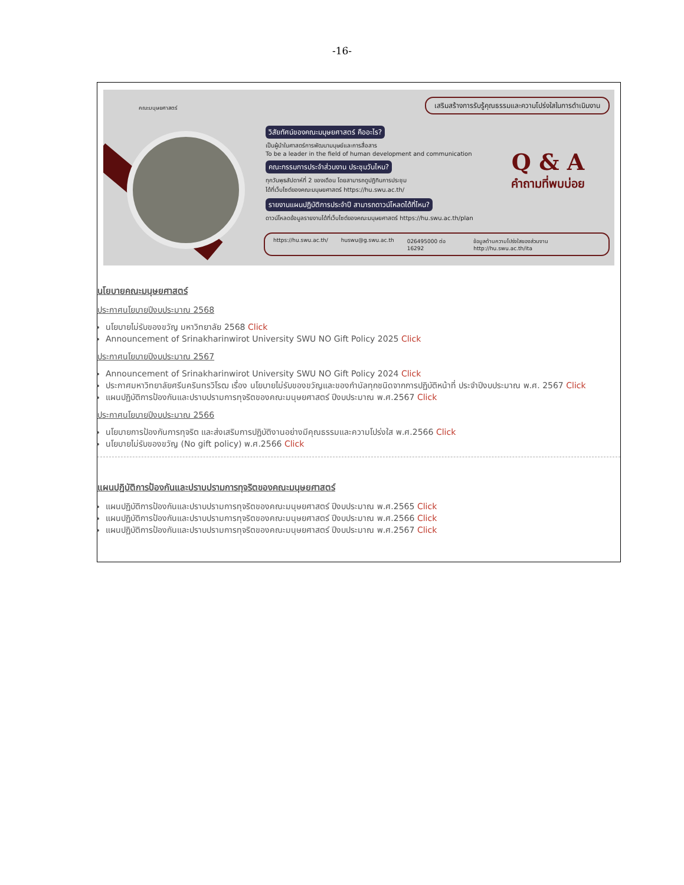-16-
คณะมนุษยศาสตร์
เสริมสร้างการรับรู้คุณธรรมและความโปร่งใสในการดำเนินงาน
วิสัยทัศน์ของคณะมนุษยศาสตร์ คืออะไร?
เป็นผู้นำในศาสตร์การพัฒนามนุษย์และการสื่อสาร
To be a leader in the field of human development and communication
คณะกรรมการประจำส่วนงาน ประชุมวันไหน?
ทุกวันพุธสัปดาห์ที่ 2 ของเดือน โดยสามารถดูปฏิทินการประชุม
ได้ที่เว็บไซต์ของคณะมนุษยศาสตร์ https://hu.swu.ac.th/
รายงานแผนปฏิบัติการประจำปี สามารถดาวน์โหลดได้ที่ไหน?
ดาวน์โหลดข้อมูลรายงานได้ที่เว็บไซต์ของคณะมนุษยศาสตร์ https://hu.swu.ac.th/plan
Q & A
คำถามที่พบบ่อย
https://hu.swu.ac.th/ huswu@g.swu.ac.th 026495000 ต่อ 16292 ข้อมูลด้านความโปร่งใสของส่วนงาน http://hu.swu.ac.th/ita
นโยบายคณะมนุษยศาสตร์
ประกาศนโยบายปีงบประมาณ 2568
นโยบายไม่รับของขวัญ มหาวิทยาลัย 2568 Click
Announcement of Srinakharinwirot University SWU NO Gift Policy 2025 Click
ประกาศนโยบายปีงบประมาณ 2567
Announcement of Srinakharinwirot University SWU NO Gift Policy 2024 Click
ประกาศมหาวิทยาลัยศรีนครินทรวิโรฒ เรื่อง นโยบายไม่รับของขวัญและของกำนัลทุกชนิดจากการปฏิบัติหน้าที่ ประจำปีงบประมาณ พ.ศ. 2567 Click
แผนปฏิบัติการป้องกันและปราบปรามการทุจริตของคณะมนุษยศาสตร์ ปีงบประมาณ พ.ศ.2567 Click
ประกาศนโยบายปีงบประมาณ 2566
นโยบายการป้องกันการทุจริต และส่งเสริมการปฏิบัติงานอย่างมีคุณธรรมและความโปร่งใส พ.ศ.2566 Click
นโยบายไม่รับของขวัญ (No gift policy) พ.ศ.2566 Click
แผนปฏิบัติการป้องกันและปราบปรามการทุจริตของคณะมนุษยศาสตร์
แผนปฏิบัติการป้องกันและปราบปรามการทุจริตของคณะมนุษยศาสตร์ ปีงบประมาณ พ.ศ.2565 Click
แผนปฏิบัติการป้องกันและปราบปรามการทุจริตของคณะมนุษยศาสตร์ ปีงบประมาณ พ.ศ.2566 Click
แผนปฏิบัติการป้องกันและปราบปรามการทุจริตของคณะมนุษยศาสตร์ ปีงบประมาณ พ.ศ.2567 Click